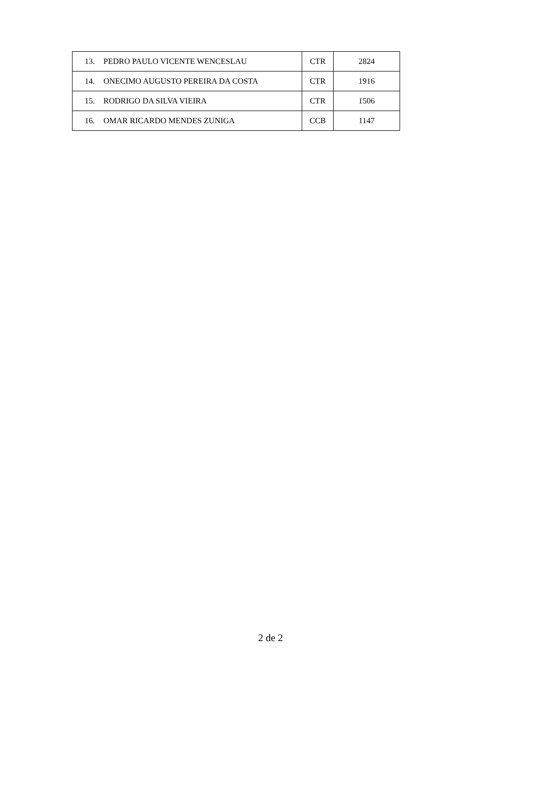| 13. PEDRO PAULO VICENTE WENCESLAU | CTR | 2824 |
| 14. ONECIMO AUGUSTO PEREIRA DA COSTA | CTR | 1916 |
| 15. RODRIGO DA SILVA VIEIRA | CTR | 1506 |
| 16. OMAR RICARDO MENDES ZUNIGA | CCB | 1147 |
2 de 2